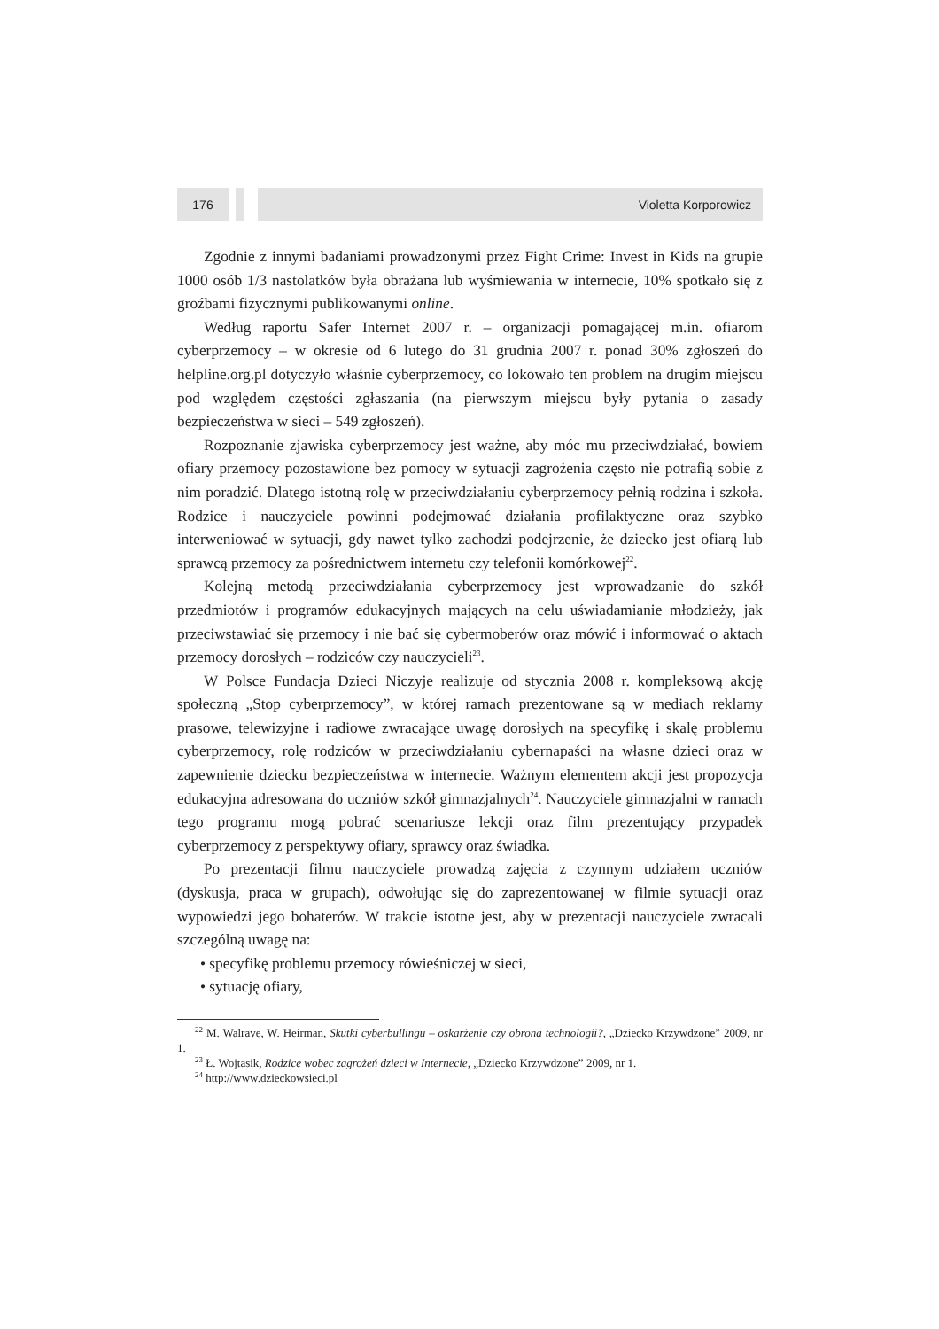176 Violetta Korporowicz
Zgodnie z innymi badaniami prowadzonymi przez Fight Crime: Invest in Kids na grupie 1000 osób 1/3 nastolatków była obrażana lub wyśmiewania w internecie, 10% spotkało się z groźbami fizycznymi publikowanymi online.
Według raportu Safer Internet 2007 r. – organizacji pomagającej m.in. ofiarom cyberprzemocy – w okresie od 6 lutego do 31 grudnia 2007 r. ponad 30% zgłoszeń do helpline.org.pl dotyczyło właśnie cyberprzemocy, co lokowało ten problem na drugim miejscu pod względem częstości zgłaszania (na pierwszym miejscu były pytania o zasady bezpieczeństwa w sieci – 549 zgłoszeń).
Rozpoznanie zjawiska cyberprzemocy jest ważne, aby móc mu przeciwdziałać, bowiem ofiary przemocy pozostawione bez pomocy w sytuacji zagrożenia często nie potrafią sobie z nim poradzić. Dlatego istotną rolę w przeciwdziałaniu cyberprzemocy pełnią rodzina i szkoła. Rodzice i nauczyciele powinni podejmować działania profilaktyczne oraz szybko interweniować w sytuacji, gdy nawet tylko zachodzi podejrzenie, że dziecko jest ofiarą lub sprawcą przemocy za pośrednictwem internetu czy telefonii komórkowej<sup>22</sup>.
Kolejną metodą przeciwdziałania cyberprzemocy jest wprowadzanie do szkół przedmiotów i programów edukacyjnych mających na celu uświadamianie młodzieży, jak przeciwstawiać się przemocy i nie bać się cybermoberów oraz mówić i informować o aktach przemocy dorosłych – rodziców czy nauczycieli<sup>23</sup>.
W Polsce Fundacja Dzieci Niczyje realizuje od stycznia 2008 r. kompleksową akcję społeczną „Stop cyberprzemocy”, w której ramach prezentowane są w mediach reklamy prasowe, telewizyjne i radiowe zwracające uwagę dorosłych na specyfikę i skalę problemu cyberprzemocy, rolę rodziców w przeciwdziałaniu cybernapaści na własne dzieci oraz w zapewnienie dziecku bezpieczeństwa w internecie. Ważnym elementem akcji jest propozycja edukacyjna adresowana do uczniów szkół gimnazjalnych<sup>24</sup>. Nauczyciele gimnazjalni w ramach tego programu mogą pobrać scenariusze lekcji oraz film prezentujący przypadek cyberprzemocy z perspektywy ofiary, sprawcy oraz świadka.
Po prezentacji filmu nauczyciele prowadzą zajęcia z czynnym udziałem uczniów (dyskusja, praca w grupach), odwołując się do zaprezentowanej w filmie sytuacji oraz wypowiedzi jego bohaterów. W trakcie istotne jest, aby w prezentacji nauczyciele zwracali szczególną uwagę na:
• specyfikę problemu przemocy rówieśniczej w sieci,
• sytuację ofiary,
<sup>22</sup> M. Walrave, W. Heirman, Skutki cyberbullingu – oskarżenie czy obrona technologii?, „Dziecko Krzywdzone” 2009, nr 1.
<sup>23</sup> Ł. Wojtasik, Rodzice wobec zagrożeń dzieci w Internecie, „Dziecko Krzywdzone” 2009, nr 1.
<sup>24</sup> http://www.dzieckowsieci.pl